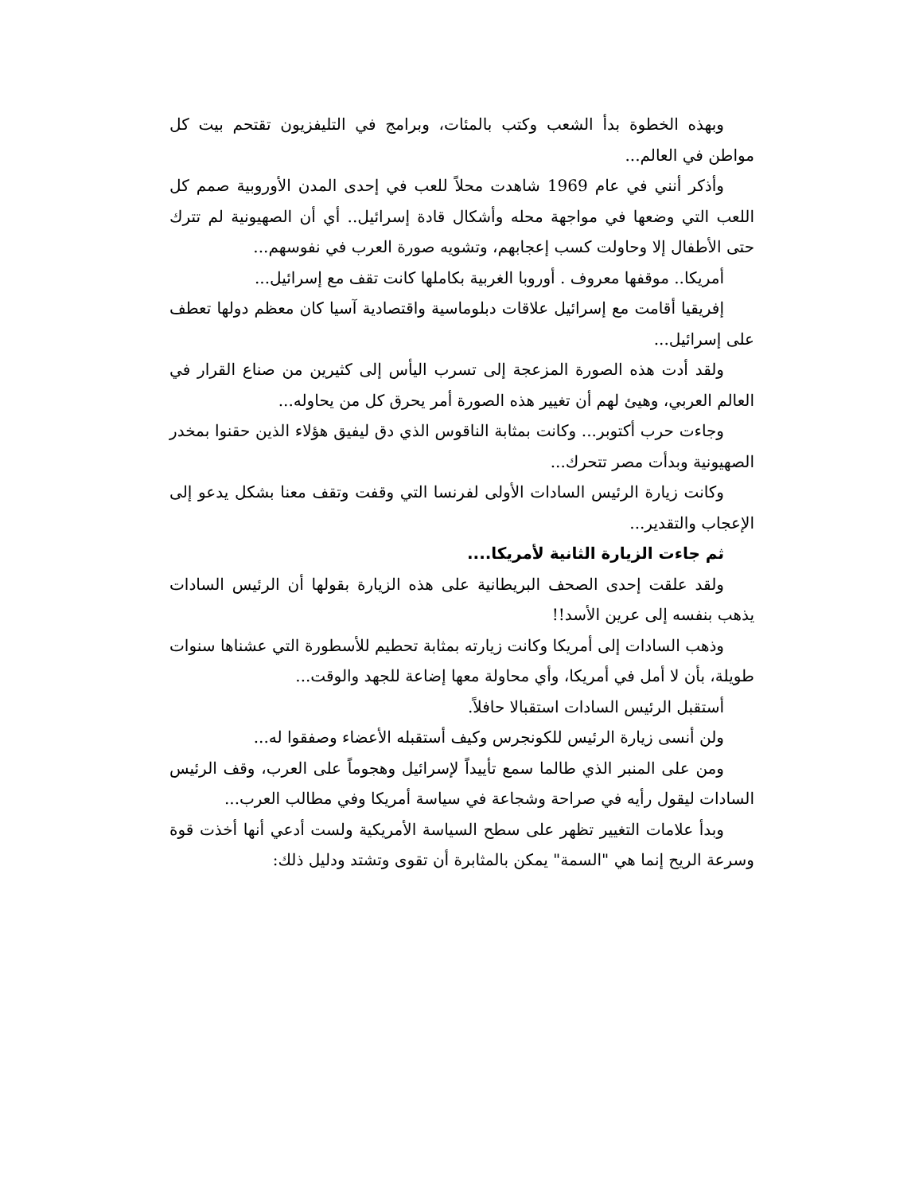وبهذه الخطوة بدأ الشعب وكتب بالمئات، وبرامج في التليفزيون تقتحم بيت كل مواطن في العالم...
وأذكر أنني في عام 1969 شاهدت محلاً للعب في إحدى المدن الأوروبية صمم كل اللعب التي وضعها في مواجهة محله وأشكال قادة إسرائيل.. أي أن الصهيونية لم تترك حتى الأطفال إلا وحاولت كسب إعجابهم، وتشويه صورة العرب في نفوسهم...
أمريكا.. موقفها معروف . أوروبا الغربية بكاملها كانت تقف مع إسرائيل...
إفريقيا أقامت مع إسرائيل علاقات دبلوماسية واقتصادية آسيا كان معظم دولها تعطف على إسرائيل...
ولقد أدت هذه الصورة المزعجة إلى تسرب اليأس إلى كثيرين من صناع القرار في العالم العربي، وهيئ لهم أن تغيير هذه الصورة أمر يحرق كل من يحاوله...
وجاءت حرب أكتوبر... وكانت بمثابة الناقوس الذي دق ليفيق هؤلاء الذين حقنوا بمخدر الصهيونية وبدأت مصر تتحرك...
وكانت زيارة الرئيس السادات الأولى لفرنسا التي وقفت وتقف معنا بشكل يدعو إلى الإعجاب والتقدير...
ثم جاءت الزيارة الثانية لأمريكا....
ولقد علقت إحدى الصحف البريطانية على هذه الزيارة بقولها أن الرئيس السادات يذهب بنفسه إلى عرين الأسد!!
وذهب السادات إلى أمريكا وكانت زيارته بمثابة تحطيم للأسطورة التي عشناها سنوات طويلة، بأن لا أمل في أمريكا، وأي محاولة معها إضاعة للجهد والوقت...
أستقبل الرئيس السادات استقبالا حافلاً.
ولن أنسى زيارة الرئيس للكونجرس وكيف أستقبله الأعضاء وصفقوا له...
ومن على المنبر الذي طالما سمع تأييداً لإسرائيل وهجوماً على العرب، وقف الرئيس السادات ليقول رأيه في صراحة وشجاعة في سياسة أمريكا وفي مطالب العرب...
وبدأ علامات التغيير تظهر على سطح السياسة الأمريكية ولست أدعي أنها أخذت قوة وسرعة الريح إنما هي "السمة" يمكن بالمثابرة أن تقوى وتشتد ودليل ذلك: